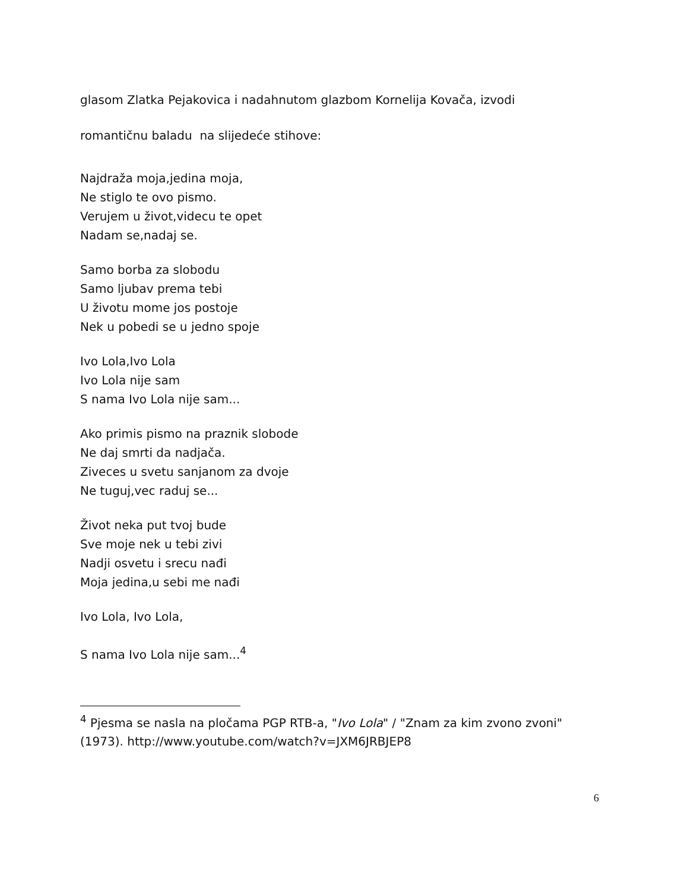glasom Zlatka Pejakovica i nadahnutom glazbom Kornelija Kovača, izvodi
romantičnu baladu na slijedeće stihove:
Najdraža moja,jedina moja,
Ne stiglo te ovo pismo.
Verujem u život,videcu te opet
Nadam se,nadaj se.
Samo borba za slobodu
Samo ljubav prema tebi
U životu mome jos postoje
Nek u pobedi se u jedno spoje
Ivo Lola,Ivo Lola
Ivo Lola nije sam
S nama Ivo Lola nije sam...
Ako primis pismo na praznik slobode
Ne daj smrti da nadjača.
Ziveces u svetu sanjanom za dvoje
Ne tuguj,vec raduj se...
Život neka put tvoj bude
Sve moje nek u tebi zivi
Nadji osvetu i srecu nađi
Moja jedina,u sebi me nađi
Ivo Lola, Ivo Lola,
S nama Ivo Lola nije sam...<sup>4</sup>
<sup>4</sup> Pjesma se nasla na pločama PGP RTB-a, "Ivo Lola" / "Znam za kim zvono zvoni" (1973). http://www.youtube.com/watch?v=JXM6JRBJEP8
6